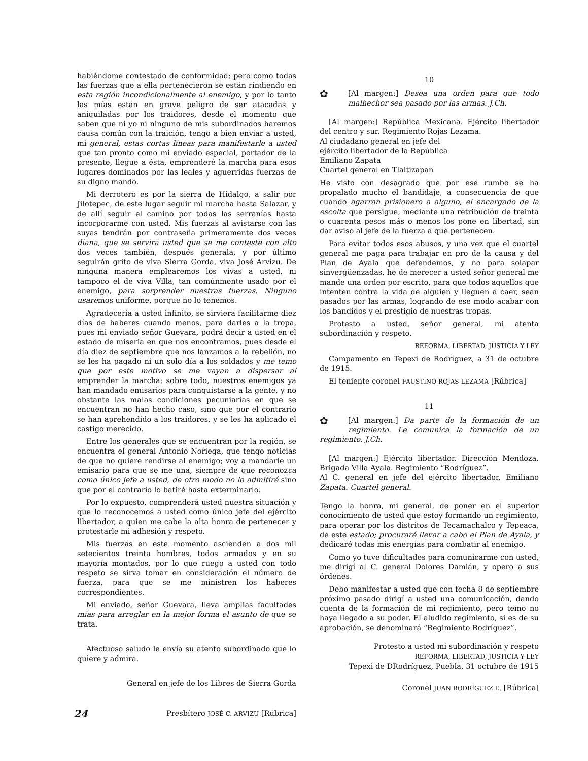habiéndome contestado de conformidad; pero como todas las fuerzas que a ella pertenecieron se están rindiendo en esta región incondicionalmente al enemigo, y por lo tanto las mías están en grave peligro de ser atacadas y aniquiladas por los traidores, desde el momento que saben que ni yo ni ninguno de mis subordinados haremos causa común con la traición, tengo a bien enviar a usted, mi general, estas cortas líneas para manifestarle a usted que tan pronto como mi enviado especial, portador de la presente, llegue a ésta, emprenderé la marcha para esos lugares dominados por las leales y aguerridas fuerzas de su digno mando.
Mi derrotero es por la sierra de Hidalgo, a salir por Jilotepec, de este lugar seguir mi marcha hasta Salazar, y de allí seguir el camino por todas las serranías hasta incorporarme con usted. Mis fuerzas al avistarse con las suyas tendrán por contraseña primeramente dos veces diana, que se servirá usted que se me conteste con alto dos veces también, después generala, y por último seguirán grito de viva Sierra Gorda, viva José Arvizu. De ninguna manera emplearemos los vivas a usted, ni tampoco el de viva Villa, tan comúnmente usado por el enemigo, para sorprender nuestras fuerzas. Ninguno usaremos uniforme, porque no lo tenemos.
Agradecería a usted infinito, se sirviera facilitarme diez días de haberes cuando menos, para darles a la tropa, pues mi enviado señor Guevara, podrá decir a usted en el estado de miseria en que nos encontramos, pues desde el día diez de septiembre que nos lanzamos a la rebelión, no se les ha pagado ni un solo día a los soldados y me temo que por este motivo se me vayan a dispersar al emprender la marcha; sobre todo, nuestros enemigos ya han mandado emisarios para conquistarse a la gente, y no obstante las malas condiciones pecuniarias en que se encuentran no han hecho caso, sino que por el contrario se han aprehendido a los traidores, y se les ha aplicado el castigo merecido.
Entre los generales que se encuentran por la región, se encuentra el general Antonio Noriega, que tengo noticias de que no quiere rendirse al enemigo; voy a mandarle un emisario para que se me una, siempre de que reconozca como único jefe a usted, de otro modo no lo admitiré sino que por el contrario lo batiré hasta exterminarlo.
Por lo expuesto, comprenderá usted nuestra situación y que lo reconocemos a usted como único jefe del ejército libertador, a quien me cabe la alta honra de pertenecer y protestarle mi adhesión y respeto.
Mis fuerzas en este momento ascienden a dos mil setecientos treinta hombres, todos armados y en su mayoría montados, por lo que ruego a usted con todo respeto se sirva tomar en consideración el número de fuerza, para que se me ministren los haberes correspondientes.
Mi enviado, señor Guevara, lleva amplias facultades mías para arreglar en la mejor forma el asunto de que se trata.
Afectuoso saludo le envía su atento subordinado que lo quiere y admira.
General en jefe de los Libres de Sierra Gorda
Presbítero JOSÉ C. ARVIZU [Rúbrica]
10
✿ [Al margen:] Desea una orden para que todo malhechor sea pasado por las armas. J.Ch.
[Al margen:] República Mexicana. Ejército libertador del centro y sur. Regimiento Rojas Lezama.
Al ciudadano general en jefe del
ejército libertador de la República
Emiliano Zapata
Cuartel general en Tlaltizapan
He visto con desagrado que por ese rumbo se ha propalado mucho el bandidaje, a consecuencia de que cuando agarran prisionero a alguno, el encargado de la escolta que persigue, mediante una retribución de treinta o cuarenta pesos más o menos los pone en libertad, sin dar aviso al jefe de la fuerza a que pertenecen.
Para evitar todos esos abusos, y una vez que el cuartel general me paga para trabajar en pro de la causa y del Plan de Ayala que defendemos, y no para solapar sinvergüenzadas, he de merecer a usted señor general me mande una orden por escrito, para que todos aquellos que intenten contra la vida de alguien y lleguen a caer, sean pasados por las armas, logrando de ese modo acabar con los bandidos y el prestigio de nuestras tropas.
Protesto a usted, señor general, mi atenta subordinación y respeto.
REFORMA, LIBERTAD, JUSTICIA Y LEY
Campamento en Tepexi de Rodríguez, a 31 de octubre de 1915.
El teniente coronel FAUSTINO ROJAS LEZAMA [Rúbrica]
11
✿ [Al margen:] Da parte de la formación de un regimiento. Le comunica la formación de un regimiento. J.Ch.
[Al margen:] Ejército libertador. Dirección Mendoza. Brigada Villa Ayala. Regimiento “Rodríguez”.
Al C. general en jefe del ejército libertador, Emiliano Zapata. Cuartel general.
Tengo la honra, mi general, de poner en el superior conocimiento de usted que estoy formando un regimiento, para operar por los distritos de Tecamachalco y Tepeaca, de este estado; procuraré llevar a cabo el Plan de Ayala, y dedicaré todas mis energías para combatir al enemigo.
Como yo tuve dificultades para comunicarme con usted, me dirigí al C. general Dolores Damián, y opero a sus órdenes.
Debo manifestar a usted que con fecha 8 de septiembre próximo pasado dirigí a usted una comunicación, dando cuenta de la formación de mi regimiento, pero temo no haya llegado a su poder. El aludido regimiento, si es de su aprobación, se denominará “Regimiento Rodríguez”.
Protesto a usted mi subordinación y respeto
REFORMA, LIBERTAD, JUSTICIA Y LEY
Tepexi de DRodríguez, Puebla, 31 octubre de 1915
Coronel JUAN RODRÍGUEZ E. [Rúbrica]
24